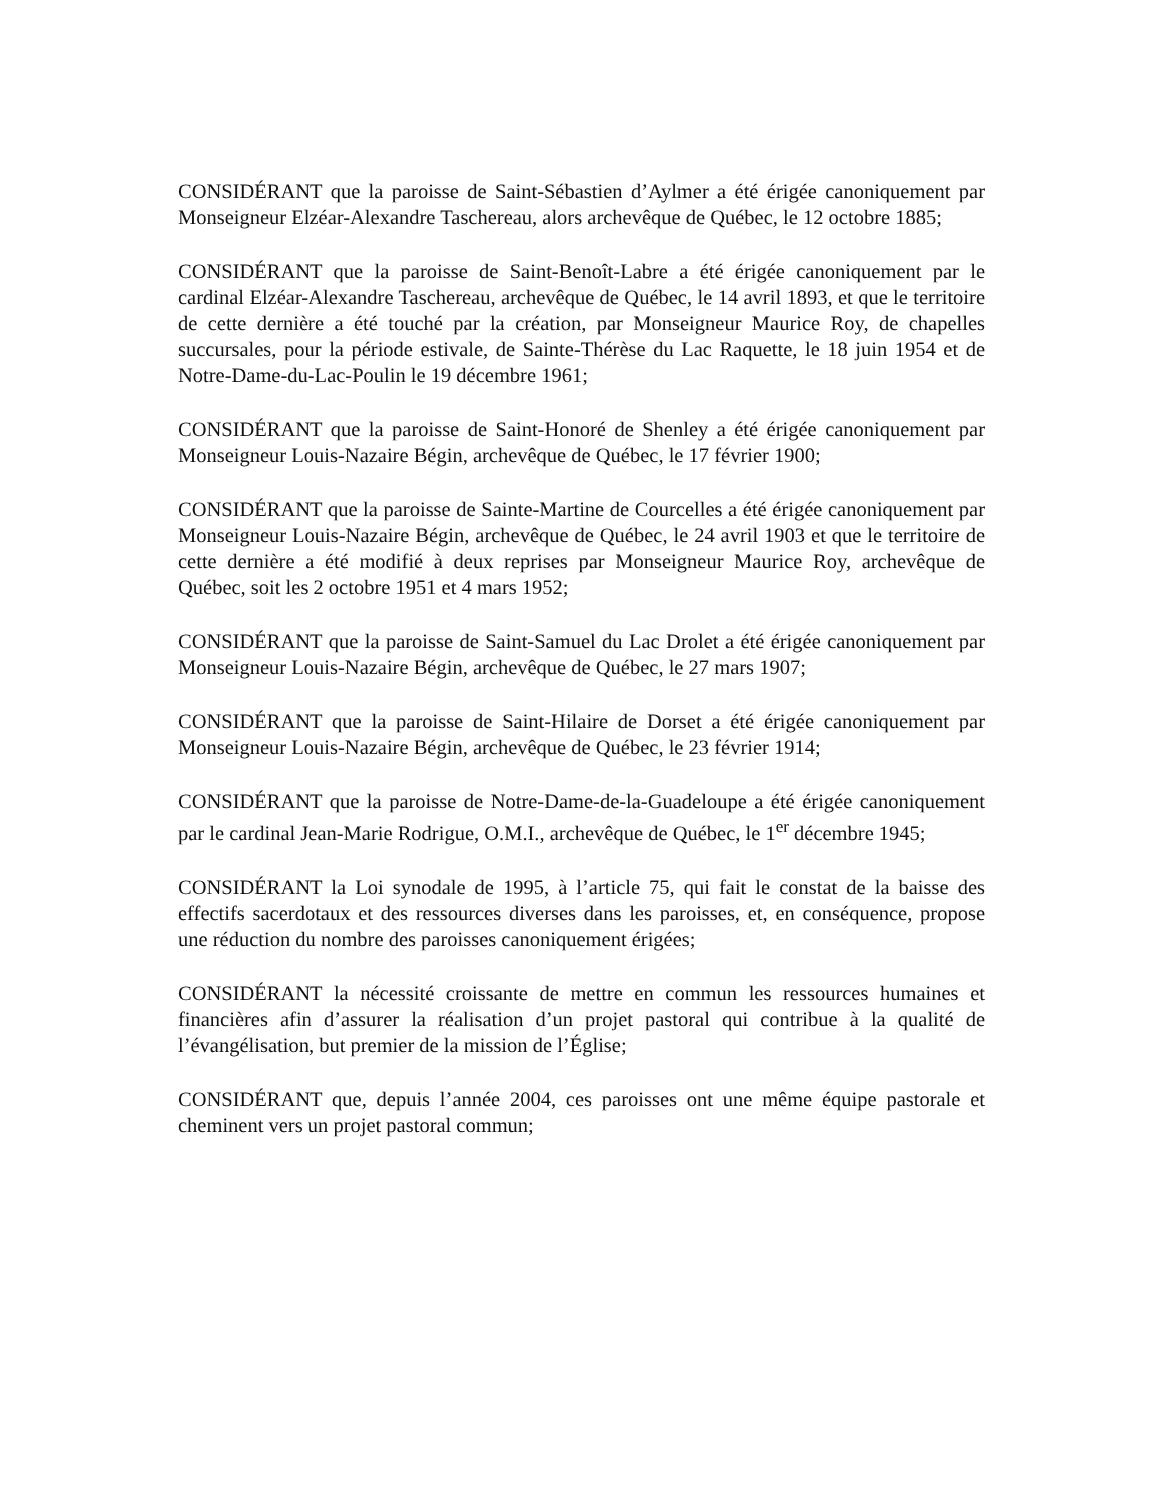CONSIDÉRANT que la paroisse de Saint-Sébastien d’Aylmer a été érigée canoniquement par Monseigneur Elzéar-Alexandre Taschereau, alors archevêque de Québec, le 12 octobre 1885;
CONSIDÉRANT que la paroisse de Saint-Benoît-Labre a été érigée canoniquement par le cardinal Elzéar-Alexandre Taschereau, archevêque de Québec, le 14 avril 1893, et que le territoire de cette dernière a été touché par la création, par Monseigneur Maurice Roy, de chapelles succursales, pour la période estivale, de Sainte-Thérèse du Lac Raquette, le 18 juin 1954 et de Notre-Dame-du-Lac-Poulin le 19 décembre 1961;
CONSIDÉRANT que la paroisse de Saint-Honoré de Shenley a été érigée canoniquement par Monseigneur Louis-Nazaire Bégin, archevêque de Québec, le 17 février 1900;
CONSIDÉRANT que la paroisse de Sainte-Martine de Courcelles a été érigée canoniquement par Monseigneur Louis-Nazaire Bégin, archevêque de Québec, le 24 avril 1903 et que le territoire de cette dernière a été modifié à deux reprises par Monseigneur Maurice Roy, archevêque de Québec, soit les 2 octobre 1951 et 4 mars 1952;
CONSIDÉRANT que la paroisse de Saint-Samuel du Lac Drolet a été érigée canoniquement par Monseigneur Louis-Nazaire Bégin, archevêque de Québec, le 27 mars 1907;
CONSIDÉRANT que la paroisse de Saint-Hilaire de Dorset a été érigée canoniquement par Monseigneur Louis-Nazaire Bégin, archevêque de Québec, le 23 février 1914;
CONSIDÉRANT que la paroisse de Notre-Dame-de-la-Guadeloupe a été érigée canoniquement par le cardinal Jean-Marie Rodrigue, O.M.I., archevêque de Québec, le 1<sup>er</sup> décembre 1945;
CONSIDÉRANT la Loi synodale de 1995, à l’article 75, qui fait le constat de la baisse des effectifs sacerdotaux et des ressources diverses dans les paroisses, et, en conséquence, propose une réduction du nombre des paroisses canoniquement érigées;
CONSIDÉRANT la nécessité croissante de mettre en commun les ressources humaines et financières afin d’assurer la réalisation d’un projet pastoral qui contribue à la qualité de l’évangélisation, but premier de la mission de l’Église;
CONSIDÉRANT que, depuis l’année 2004, ces paroisses ont une même équipe pastorale et cheminent vers un projet pastoral commun;